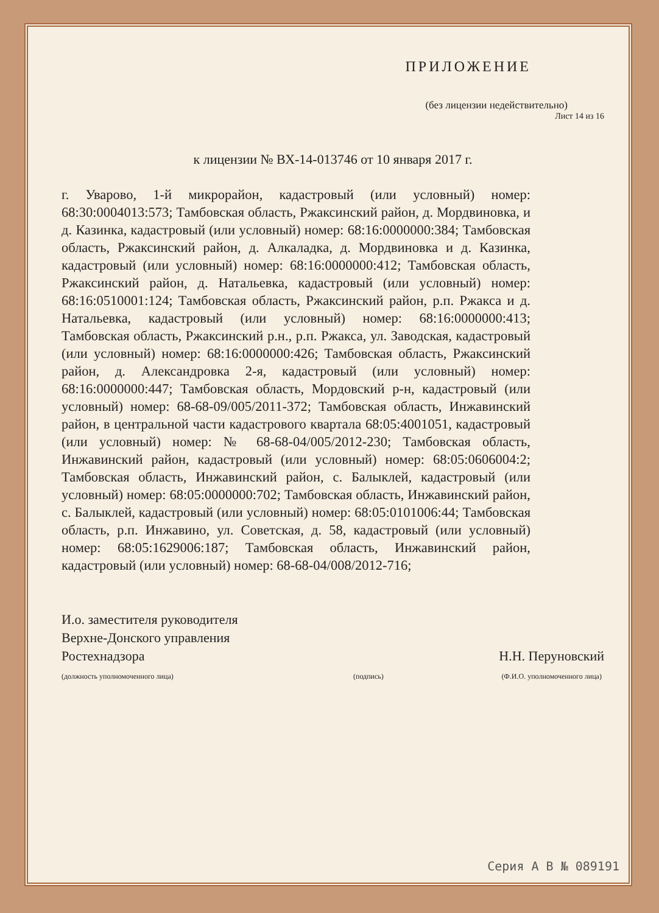ПРИЛОЖЕНИЕ
(без лицензии недействительно)
Лист 14 из 16
к лицензии № ВХ-14-013746 от 10 января 2017 г.
г. Уварово, 1-й микрорайон, кадастровый (или условный) номер: 68:30:0004013:573; Тамбовская область, Ржаксинский район, д. Мордвиновка, и д. Казинка, кадастровый (или условный) номер: 68:16:0000000:384; Тамбовская область, Ржаксинский район, д. Алкаладка, д. Мордвиновка и д. Казинка, кадастровый (или условный) номер: 68:16:0000000:412; Тамбовская область, Ржаксинский район, д. Натальевка, кадастровый (или условный) номер: 68:16:0510001:124; Тамбовская область, Ржаксинский район, р.п. Ржакса и д. Натальевка, кадастровый (или условный) номер: 68:16:0000000:413; Тамбовская область, Ржаксинский р.н., р.п. Ржакса, ул. Заводская, кадастровый (или условный) номер: 68:16:0000000:426; Тамбовская область, Ржаксинский район, д. Александровка 2-я, кадастровый (или условный) номер: 68:16:0000000:447; Тамбовская область, Мордовский р-н, кадастровый (или условный) номер: 68-68-09/005/2011-372; Тамбовская область, Инжавинский район, в центральной части кадастрового квартала 68:05:4001051, кадастровый (или условный) номер: № 68-68-04/005/2012-230; Тамбовская область, Инжавинский район, кадастровый (или условный) номер: 68:05:0606004:2; Тамбовская область, Инжавинский район, с. Балыклей, кадастровый (или условный) номер: 68:05:0000000:702; Тамбовская область, Инжавинский район, с. Балыклей, кадастровый (или условный) номер: 68:05:0101006:44; Тамбовская область, р.п. Инжавино, ул. Советская, д. 58, кадастровый (или условный) номер: 68:05:1629006:187; Тамбовская область, Инжавинский район, кадастровый (или условный) номер: 68-68-04/008/2012-716;
И.о. заместителя руководителя
Верхне-Донского управления
Ростехнадзора
(должность уполномоченного лица)
(подпись)
Н.Н. Перуновский
(Ф.И.О. уполномоченного лица)
Серия А В № 089191